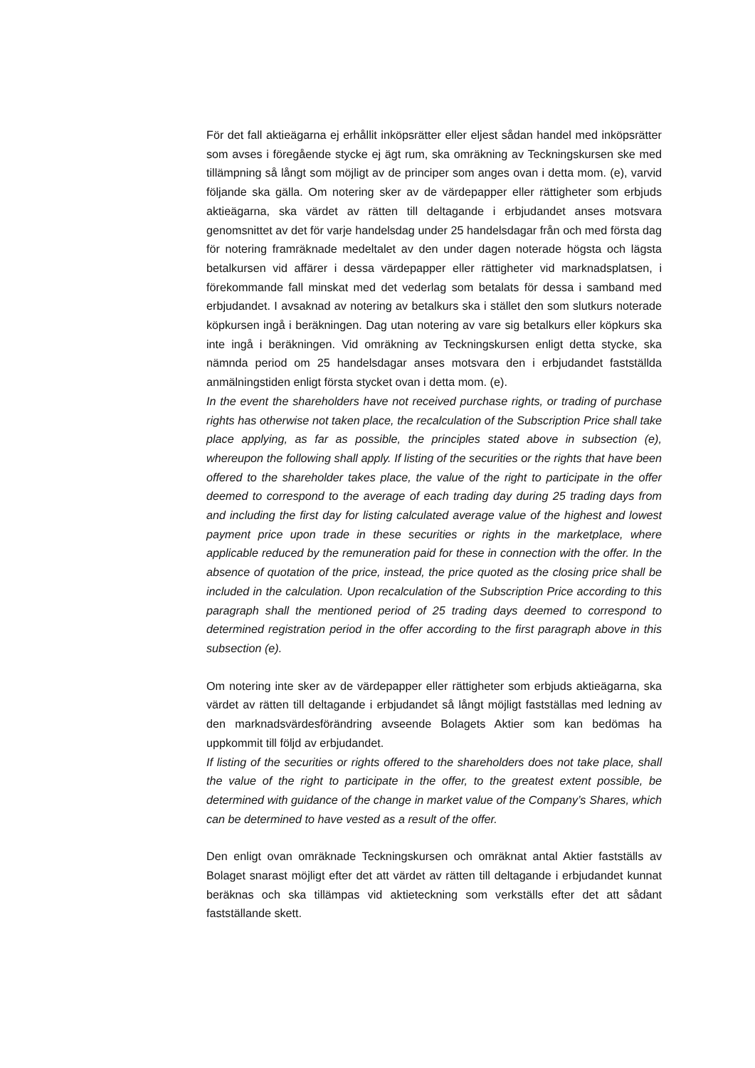För det fall aktieägarna ej erhållit inköpsrätter eller eljest sådan handel med inköpsrätter som avses i föregående stycke ej ägt rum, ska omräkning av Teckningskursen ske med tillämpning så långt som möjligt av de principer som anges ovan i detta mom. (e), varvid följande ska gälla. Om notering sker av de värdepapper eller rättigheter som erbjuds aktieägarna, ska värdet av rätten till deltagande i erbjudandet anses motsvara genomsnittet av det för varje handelsdag under 25 handelsdagar från och med första dag för notering framräknade medeltalet av den under dagen noterade högsta och lägsta betalkursen vid affärer i dessa värdepapper eller rättigheter vid marknadsplatsen, i förekommande fall minskat med det vederlag som betalats för dessa i samband med erbjudandet. I avsaknad av notering av betalkurs ska i stället den som slutkurs noterade köpkursen ingå i beräkningen. Dag utan notering av vare sig betalkurs eller köpkurs ska inte ingå i beräkningen. Vid omräkning av Teckningskursen enligt detta stycke, ska nämnda period om 25 handelsdagar anses motsvara den i erbjudandet fastställda anmälningstiden enligt första stycket ovan i detta mom. (e).
In the event the shareholders have not received purchase rights, or trading of purchase rights has otherwise not taken place, the recalculation of the Subscription Price shall take place applying, as far as possible, the principles stated above in subsection (e), whereupon the following shall apply. If listing of the securities or the rights that have been offered to the shareholder takes place, the value of the right to participate in the offer deemed to correspond to the average of each trading day during 25 trading days from and including the first day for listing calculated average value of the highest and lowest payment price upon trade in these securities or rights in the marketplace, where applicable reduced by the remuneration paid for these in connection with the offer. In the absence of quotation of the price, instead, the price quoted as the closing price shall be included in the calculation. Upon recalculation of the Subscription Price according to this paragraph shall the mentioned period of 25 trading days deemed to correspond to determined registration period in the offer according to the first paragraph above in this subsection (e).
Om notering inte sker av de värdepapper eller rättigheter som erbjuds aktieägarna, ska värdet av rätten till deltagande i erbjudandet så långt möjligt fastställas med ledning av den marknadsvärdesförändring avseende Bolagets Aktier som kan bedömas ha uppkommit till följd av erbjudandet.
If listing of the securities or rights offered to the shareholders does not take place, shall the value of the right to participate in the offer, to the greatest extent possible, be determined with guidance of the change in market value of the Company’s Shares, which can be determined to have vested as a result of the offer.
Den enligt ovan omräknade Teckningskursen och omräknat antal Aktier fastställs av Bolaget snarast möjligt efter det att värdet av rätten till deltagande i erbjudandet kunnat beräknas och ska tillämpas vid aktieteckning som verkställs efter det att sådant fastställande skett.